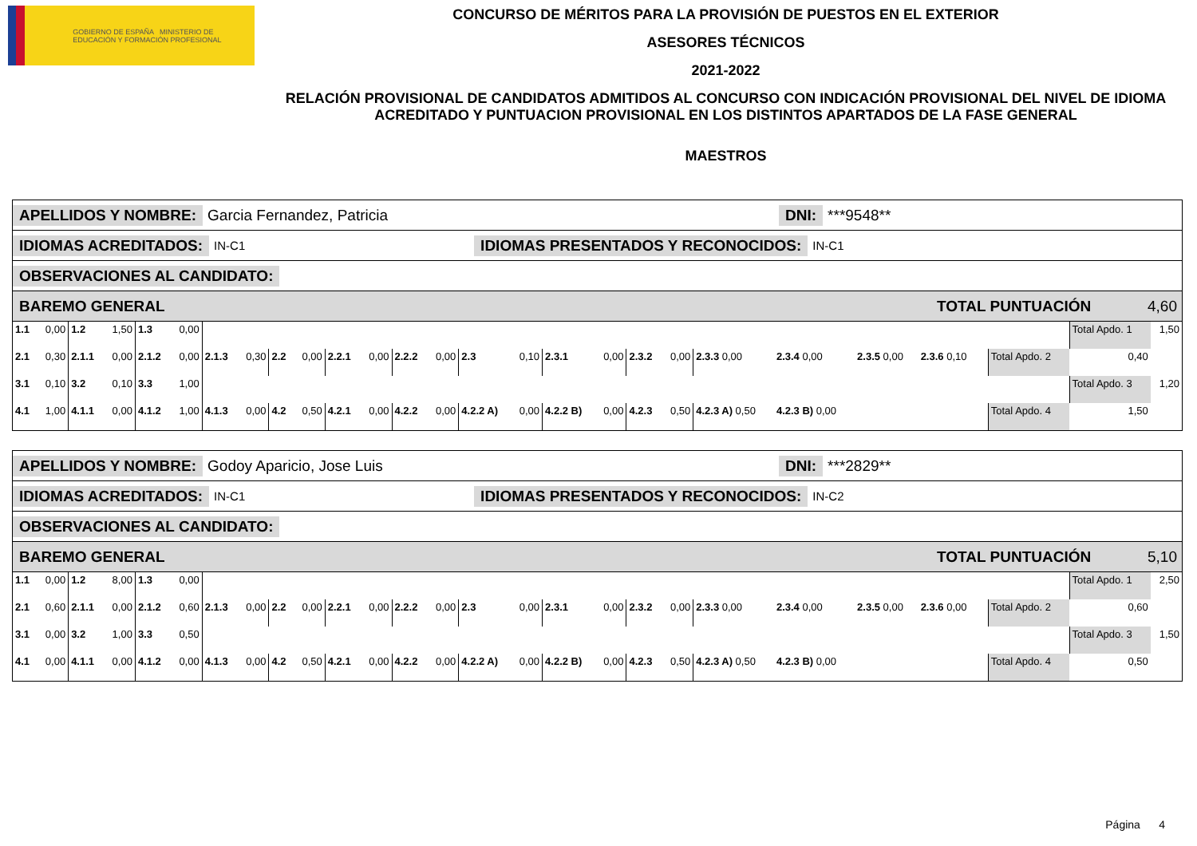GOBIERNO DE ESPAÑA MINISTERIO DE EDUCACIÓN Y FORMACIÓN PROFESIONAL
CONCURSO DE MÉRITOS PARA LA PROVISIÓN DE PUESTOS EN EL EXTERIOR
ASESORES TÉCNICOS
2021-2022
RELACIÓN PROVISIONAL DE CANDIDATOS ADMITIDOS AL CONCURSO CON INDICACIÓN PROVISIONAL DEL NIVEL DE IDIOMA ACREDITADO Y PUNTUACION PROVISIONAL EN LOS DISTINTOS APARTADOS DE LA FASE GENERAL
MAESTROS
APELLIDOS Y NOMBRE: Garcia Fernandez, Patricia DNI: ***9548**
IDIOMAS ACREDITADOS: IN-C1 IDIOMAS PRESENTADOS Y RECONOCIDOS: IN-C1
OBSERVACIONES AL CANDIDATO:
BAREMO GENERAL TOTAL PUNTUACIÓN 4,60
| 1.1 | 0,00 | 1.2 | 1,50 | 1.3 | 0,00 | | | | | | | | | | | | | | | | | | | | | Total Apdo. 1 | 1,50 |
| 2.1 | 0,30 | 2.1.1 | 0,00 | 2.1.2 | 0,00 | 2.1.3 | 0,30 | 2.2 | 0,00 | 2.2.1 | 0,00 | 2.2.2 | 0,00 | 2.3 | 0,10 | 2.3.1 | 0,00 | 2.3.2 | 0,00 | 2.3.3 0,00 | 2.3.4 0,00 | 2.3.5 0,00 | 2.3.6 0,10 | | Total Apdo. 2 | 0,40 | |
| 3.1 | 0,10 | 3.2 | 0,10 | 3.3 | 1,00 | | | | | | | | | | | | | | | | | | | | | Total Apdo. 3 | 1,20 |
| 4.1 | 1,00 | 4.1.1 | 0,00 | 4.1.2 | 1,00 | 4.1.3 | 0,00 | 4.2 | 0,50 | 4.2.1 | 0,00 | 4.2.2 | 0,00 | 4.2.2 A) | 0,00 | 4.2.2 B) | 0,00 | 4.2.3 | 0,50 | 4.2.3 A) 0,50 | 4.2.3 B) 0,00 | | | | Total Apdo. 4 | 1,50 | |
APELLIDOS Y NOMBRE: Godoy Aparicio, Jose Luis DNI: ***2829**
IDIOMAS ACREDITADOS: IN-C1 IDIOMAS PRESENTADOS Y RECONOCIDOS: IN-C2
OBSERVACIONES AL CANDIDATO:
BAREMO GENERAL TOTAL PUNTUACIÓN 5,10
| 1.1 | 0,00 | 1.2 | 8,00 | 1.3 | 0,00 | | | | | | | | | | | | | | | | | | | | | Total Apdo. 1 | 2,50 |
| 2.1 | 0,60 | 2.1.1 | 0,00 | 2.1.2 | 0,60 | 2.1.3 | 0,00 | 2.2 | 0,00 | 2.2.1 | 0,00 | 2.2.2 | 0,00 | 2.3 | 0,00 | 2.3.1 | 0,00 | 2.3.2 | 0,00 | 2.3.3 0,00 | 2.3.4 0,00 | 2.3.5 0,00 | 2.3.6 0,00 | | Total Apdo. 2 | 0,60 | |
| 3.1 | 0,00 | 3.2 | 1,00 | 3.3 | 0,50 | | | | | | | | | | | | | | | | | | | | | Total Apdo. 3 | 1,50 |
| 4.1 | 0,00 | 4.1.1 | 0,00 | 4.1.2 | 0,00 | 4.1.3 | 0,00 | 4.2 | 0,50 | 4.2.1 | 0,00 | 4.2.2 | 0,00 | 4.2.2 A) | 0,00 | 4.2.2 B) | 0,00 | 4.2.3 | 0,50 | 4.2.3 A) 0,50 | 4.2.3 B) 0,00 | | | | Total Apdo. 4 | 0,50 | |
Página 4